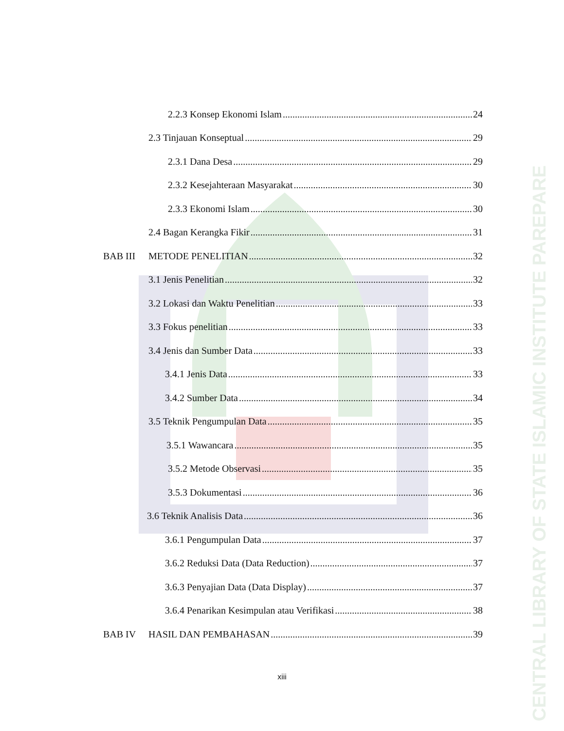CENTRAL LIBRARY OF STATE ISLAMIC INSTITUTE PAREPARE
2.2.3 Konsep Ekonomi Islam 24
2.3 Tinjauan Konseptual 29
2.3.1 Dana Desa 29
2.3.2 Kesejahteraan Masyarakat 30
2.3.3 Ekonomi Islam 30
2.4 Bagan Kerangka Fikir 31
BAB III METODE PENELITIAN 32
3.1 Jenis Penelitian 32
3.2 Lokasi dan Waktu Penelitian 33
3.3 Fokus penelitian 33
3.4 Jenis dan Sumber Data 33
3.4.1 Jenis Data 33
3.4.2 Sumber Data 34
3.5 Teknik Pengumpulan Data 35
3.5.1 Wawancara 35
3.5.2 Metode Observasi 35
3.5.3 Dokumentasi 36
3.6 Teknik Analisis Data 36
3.6.1 Pengumpulan Data 37
3.6.2 Reduksi Data (Data Reduction) 37
3.6.3 Penyajian Data (Data Display) 37
3.6.4 Penarikan Kesimpulan atau Verifikasi 38
BAB IV HASIL DAN PEMBAHASAN 39
xiii